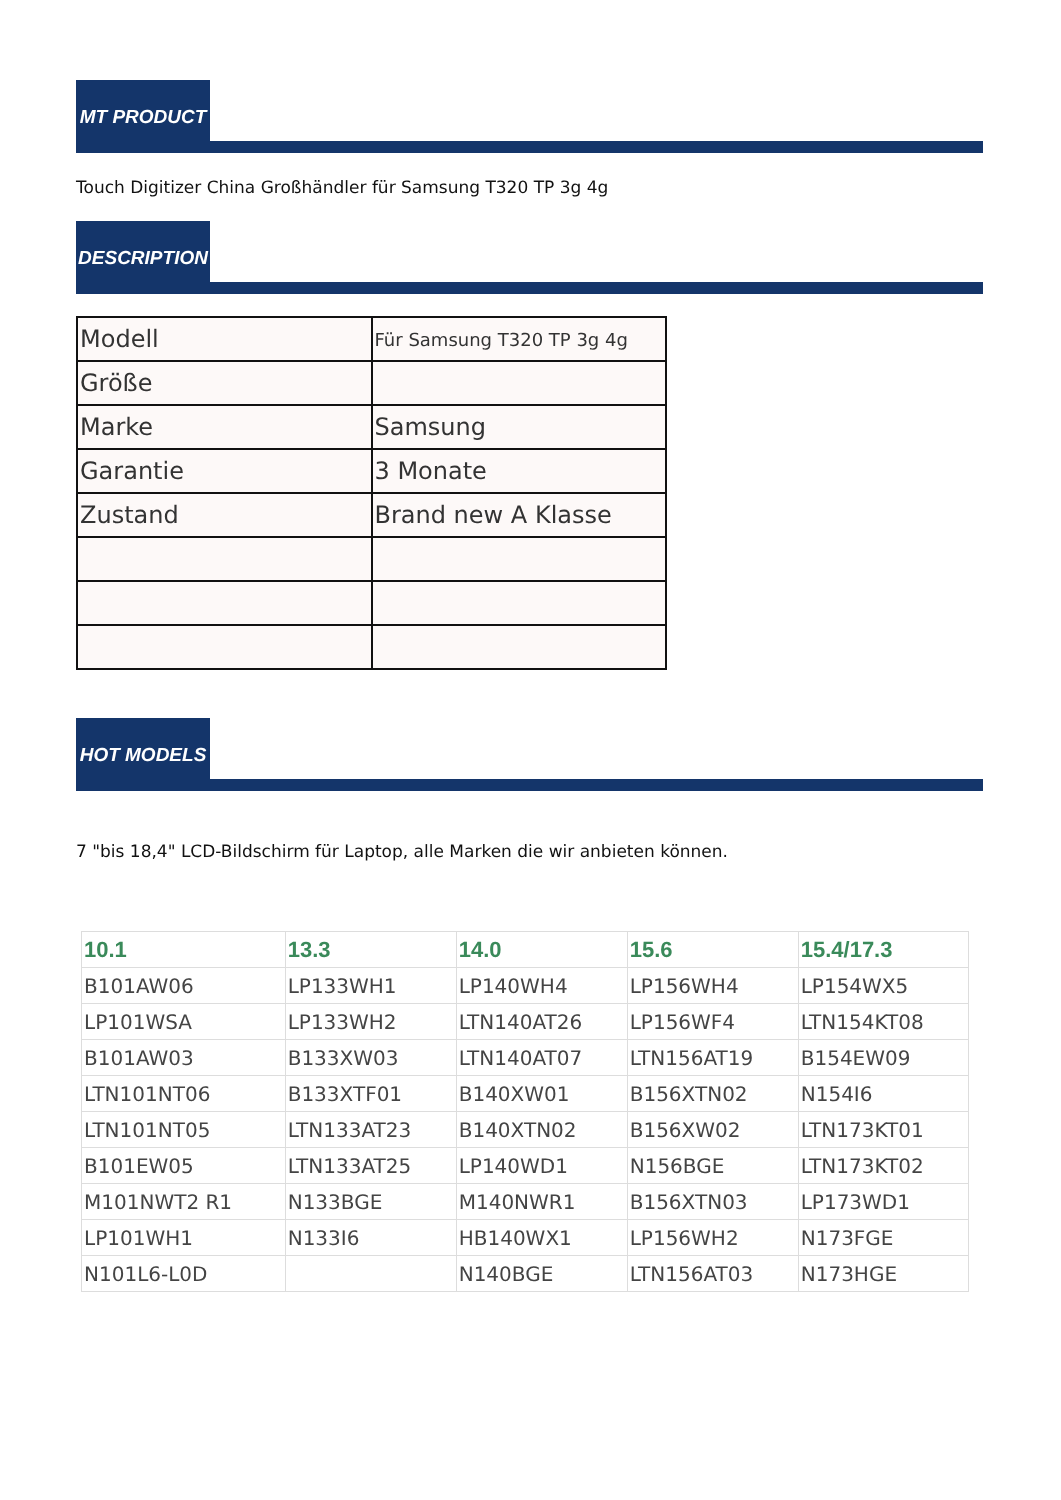MT PRODUCT
Touch Digitizer China Großhändler für Samsung T320 TP 3g 4g
DESCRIPTION
| Modell | Für Samsung T320 TP 3g 4g |
| Größe | |
| Marke | Samsung |
| Garantie | 3 Monate |
| Zustand | Brand new A Klasse |
HOT MODELS
7 "bis 18,4" LCD-Bildschirm für Laptop, alle Marken die wir anbieten können.
| 10.1 | 13.3 | 14.0 | 15.6 | 15.4/17.3 |
| --- | --- | --- | --- | --- |
| B101AW06 | LP133WH1 | LP140WH4 | LP156WH4 | LP154WX5 |
| LP101WSA | LP133WH2 | LTN140AT26 | LP156WF4 | LTN154KT08 |
| B101AW03 | B133XW03 | LTN140AT07 | LTN156AT19 | B154EW09 |
| LTN101NT06 | B133XTF01 | B140XW01 | B156XTN02 | N154I6 |
| LTN101NT05 | LTN133AT23 | B140XTN02 | B156XW02 | LTN173KT01 |
| B101EW05 | LTN133AT25 | LP140WD1 | N156BGE | LTN173KT02 |
| M101NWT2 R1 | N133BGE | M140NWR1 | B156XTN03 | LP173WD1 |
| LP101WH1 | N133I6 | HB140WX1 | LP156WH2 | N173FGE |
| N101L6-L0D | | N140BGE | LTN156AT03 | N173HGE |